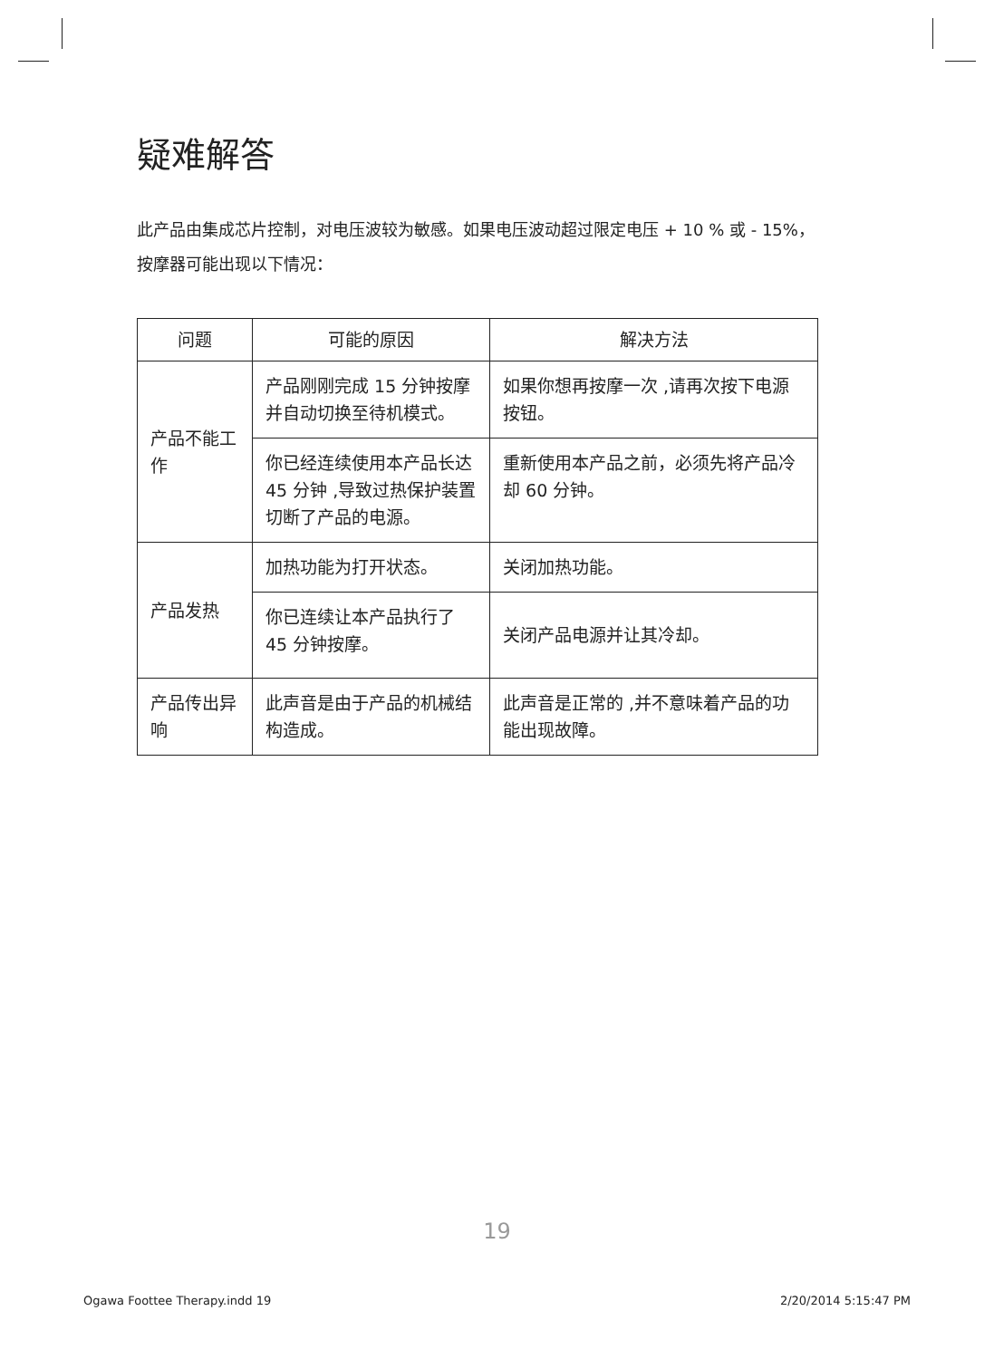疑难解答
此产品由集成芯片控制，对电压波较为敏感。如果电压波动超过限定电压 + 10 % 或 - 15%，按摩器可能出现以下情况：
| 问题 | 可能的原因 | 解决方法 |
| --- | --- | --- |
| 产品不能工作 | 产品刚刚完成 15 分钟按摩并自动切换至待机模式。 | 如果你想再按摩一次 ,请再次按下电源按钮。 |
| | 你已经连续使用本产品长达 45 分钟 ,导致过热保护装置切断了产品的电源。 | 重新使用本产品之前，必须先将产品冷却 60 分钟。 |
| 产品发热 | 加热功能为打开状态。 | 关闭加热功能。 |
| | 你已连续让本产品执行了 45 分钟按摩。 | 关闭产品电源并让其冷却。 |
| 产品传出异响 | 此声音是由于产品的机械结构造成。 | 此声音是正常的 ,并不意味着产品的功能出现故障。 |
19
Ogawa Foottee Therapy.indd 19 2/20/2014 5:15:47 PM